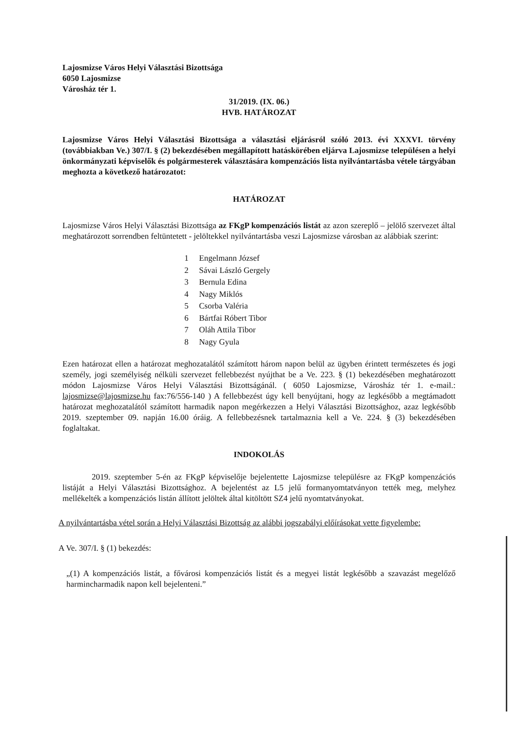Lajosmizse Város Helyi Választási Bizottsága
6050 Lajosmizse
Városház tér 1.
31/2019. (IX. 06.)
HVB. HATÁROZAT
Lajosmizse Város Helyi Választási Bizottsága a választási eljárásról szóló 2013. évi XXXVI. törvény (továbbiakban Ve.) 307/I. § (2) bekezdésében megállapított hatáskörében eljárva Lajosmizse településen a helyi önkormányzati képviselők és polgármesterek választására kompenzációs lista nyilvántartásba vétele tárgyában meghozta a következő határozatot:
HATÁROZAT
Lajosmizse Város Helyi Választási Bizottsága az FKgP kompenzációs listát az azon szereplő – jelölő szervezet által meghatározott sorrendben feltüntetett - jelöltekkel nyilvántartásba veszi Lajosmizse városban az alábbiak szerint:
1 Engelmann József
2 Sávai László Gergely
3 Bernula Edina
4 Nagy Miklós
5 Csorba Valéria
6 Bártfai Róbert Tibor
7 Oláh Attila Tibor
8 Nagy Gyula
Ezen határozat ellen a határozat meghozatalától számított három napon belül az ügyben érintett természetes és jogi személy, jogi személyiség nélküli szervezet fellebbezést nyújthat be a Ve. 223. § (1) bekezdésében meghatározott módon Lajosmizse Város Helyi Választási Bizottságánál. ( 6050 Lajosmizse, Városház tér 1. e-mail.: lajosmizse@lajosmizse.hu fax:76/556-140 ) A fellebbezést úgy kell benyújtani, hogy az legkésőbb a megtámadott határozat meghozatalától számított harmadik napon megérkezzen a Helyi Választási Bizottsághoz, azaz legkésőbb 2019. szeptember 09. napján 16.00 óráig. A fellebbezésnek tartalmaznia kell a Ve. 224. § (3) bekezdésében foglaltakat.
INDOKOLÁS
2019. szeptember 5-én az FKgP képviselője bejelentette Lajosmizse településre az FKgP kompenzációs listáját a Helyi Választási Bizottsághoz. A bejelentést az L5 jelű formanyomtatványon tették meg, melyhez mellékelték a kompenzációs listán állított jelöltek által kitöltött SZ4 jelű nyomtatványokat.
A nyilvántartásba vétel során a Helyi Választási Bizottság az alábbi jogszabályi előírásokat vette figyelembe:
A Ve. 307/I. § (1) bekezdés:
„(1) A kompenzációs listát, a fővárosi kompenzációs listát és a megyei listát legkésőbb a szavazást megelőző harmincharmadik napon kell bejelenteni.”